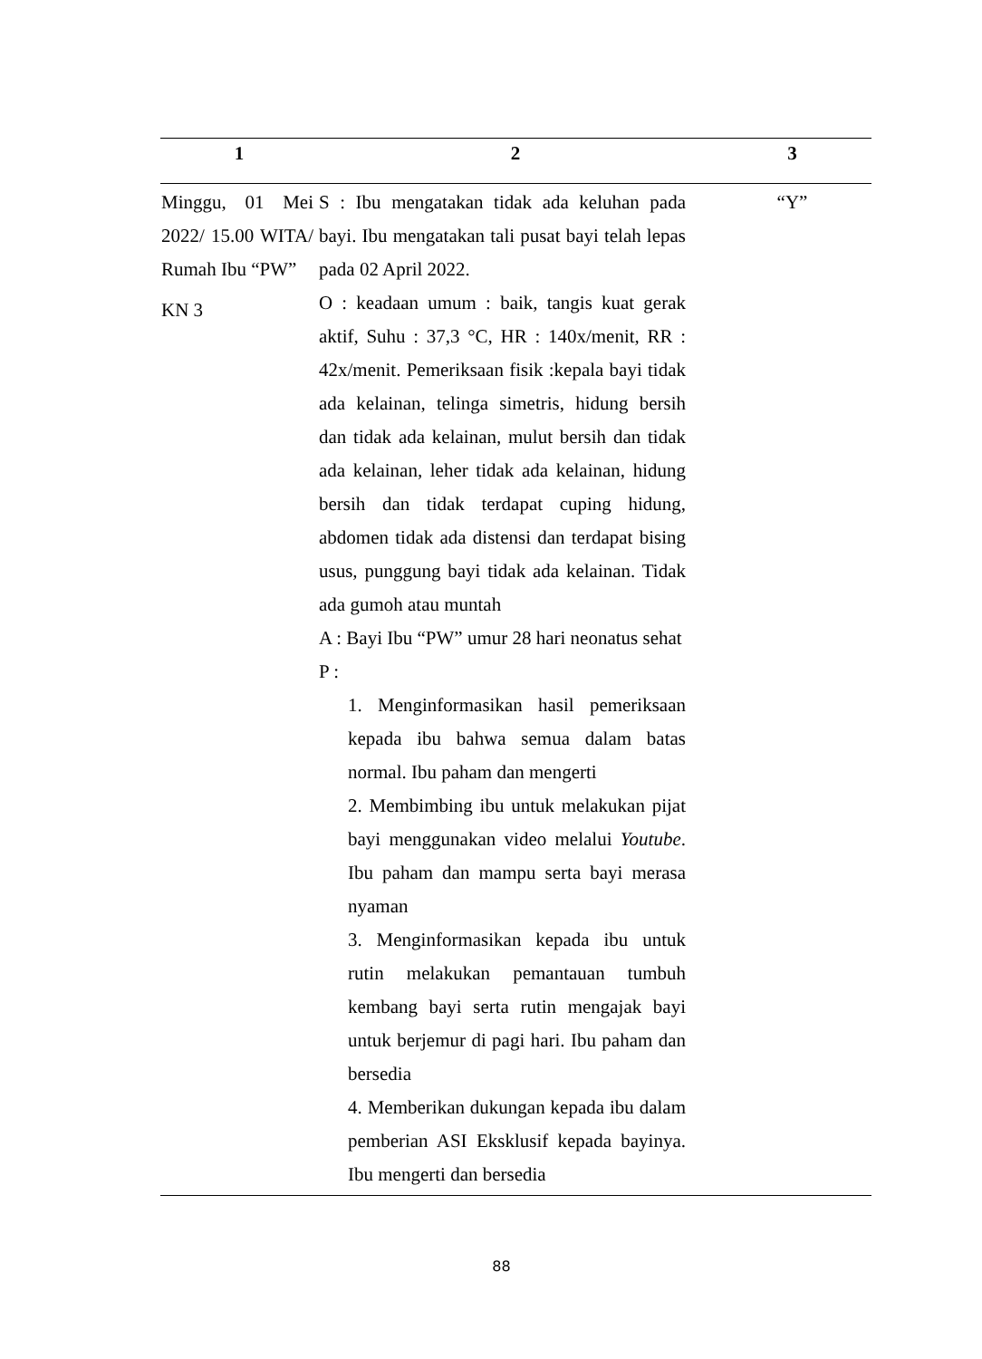| 1 | 2 | 3 |
| --- | --- | --- |
| Minggu, 01 Mei 2022/ 15.00 WITA/ Rumah Ibu “PW” KN 3 | S : Ibu mengatakan tidak ada keluhan pada bayi. Ibu mengatakan tali pusat bayi telah lepas pada 02 April 2022. O : keadaan umum : baik, tangis kuat gerak aktif, Suhu : 37,3 °C, HR : 140x/menit, RR : 42x/menit. Pemeriksaan fisik :kepala bayi tidak ada kelainan, telinga simetris, hidung bersih dan tidak ada kelainan, mulut bersih dan tidak ada kelainan, leher tidak ada kelainan, hidung bersih dan tidak terdapat cuping hidung, abdomen tidak ada distensi dan terdapat bising usus, punggung bayi tidak ada kelainan. Tidak ada gumoh atau muntah A : Bayi Ibu “PW” umur 28 hari neonatus sehat P : 1. Menginformasikan hasil pemeriksaan kepada ibu bahwa semua dalam batas normal. Ibu paham dan mengerti 2. Membimbing ibu untuk melakukan pijat bayi menggunakan video melalui Youtube . Ibu paham dan mampu serta bayi merasa nyaman 3. Menginformasikan kepada ibu untuk rutin melakukan pemantauan tumbuh kembang bayi serta rutin mengajak bayi untuk berjemur di pagi hari. Ibu paham dan bersedia 4. Memberikan dukungan kepada ibu dalam pemberian ASI Eksklusif kepada bayinya. Ibu mengerti dan bersedia | “Y” |
88